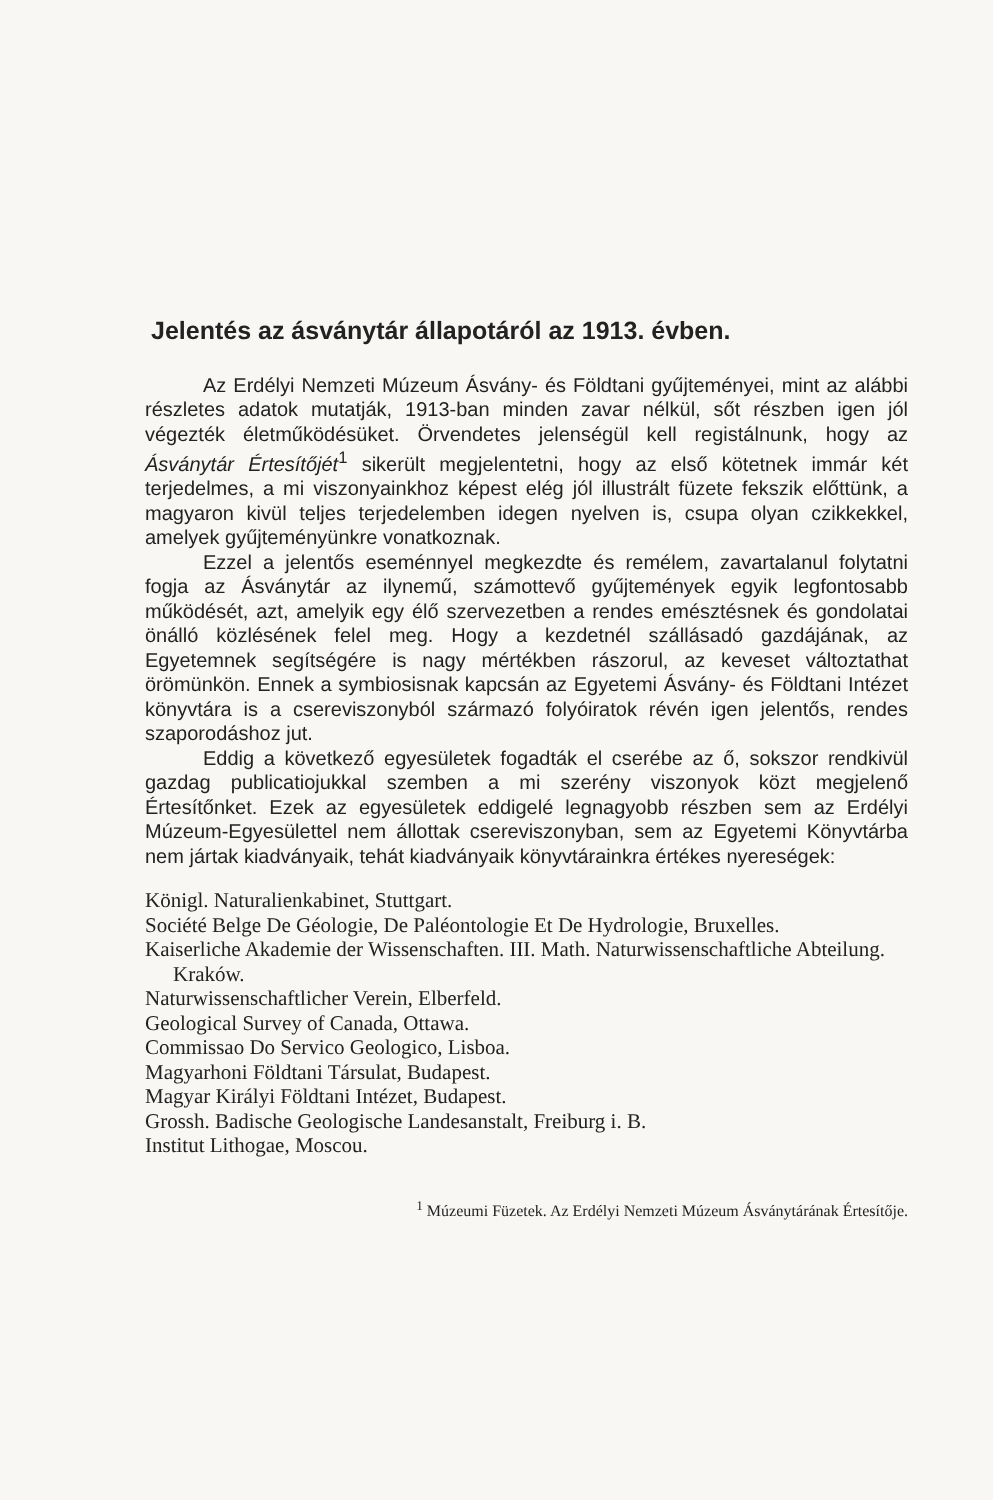Jelentés az ásványtár állapotáról az 1913. évben.
Az Erdélyi Nemzeti Múzeum Ásvány- és Földtani gyűjteményei, mint az alábbi részletes adatok mutatják, 1913-ban minden zavar nélkül, sőt részben igen jól végezték életműködésüket. Örvendetes jelenségül kell registálnunk, hogy az Ásványtár Értesítőjét<sup>1</sup> sikerült megjelentetni, hogy az első kötetnek immár két terjedelmes, a mi viszonyainkhoz képest elég jól illustrált füzete fekszik előttünk, a magyaron kivül teljes terjedelemben idegen nyelven is, csupa olyan czikkekkel, amelyek gyűjteményünkre vonatkoznak.
Ezzel a jelentős eseménnyel megkezdte és remélem, zavartalanul folytatni fogja az Ásványtár az ilynemű, számottevő gyűjtemények egyik legfontosabb működését, azt, amelyik egy élő szervezetben a rendes emésztésnek és gondolatai önálló közlésének felel meg. Hogy a kezdetnél szállásadó gazdájának, az Egyetemnek segítségére is nagy mértékben rászorul, az keveset változtathat örömünkön. Ennek a symbiosisnak kapcsán az Egyetemi Ásvány- és Földtani Intézet könyvtára is a csereviszonyból származó folyóiratok révén igen jelentős, rendes szaporodáshoz jut.
Eddig a következő egyesületek fogadták el cserébe az ő, sokszor rendkivül gazdag publicatiojukkal szemben a mi szerény viszonyok közt megjelenő Értesítőnket. Ezek az egyesületek eddigelé legnagyobb részben sem az Erdélyi Múzeum-Egyesülettel nem állottak csereviszonyban, sem az Egyetemi Könyvtárba nem jártak kiadványaik, tehát kiadványaik könyvtárainkra értékes nyereségek:
Königl. Naturalienkabinet, Stuttgart.
Société Belge De Géologie, De Paléontologie Et De Hydrologie, Bruxelles.
Kaiserliche Akademie der Wissenschaften. III. Math. Naturwissenschaftliche Abteilung. Kraków.
Naturwissenschaftlicher Verein, Elberfeld.
Geological Survey of Canada, Ottawa.
Commissao Do Servico Geologico, Lisboa.
Magyarhoni Földtani Társulat, Budapest.
Magyar Királyi Földtani Intézet, Budapest.
Grossh. Badische Geologische Landesanstalt, Freiburg i. B.
Institut Lithogae, Moscou.
<sup>1</sup> Múzeumi Füzetek. Az Erdélyi Nemzeti Múzeum Ásványtárának Értesítője.